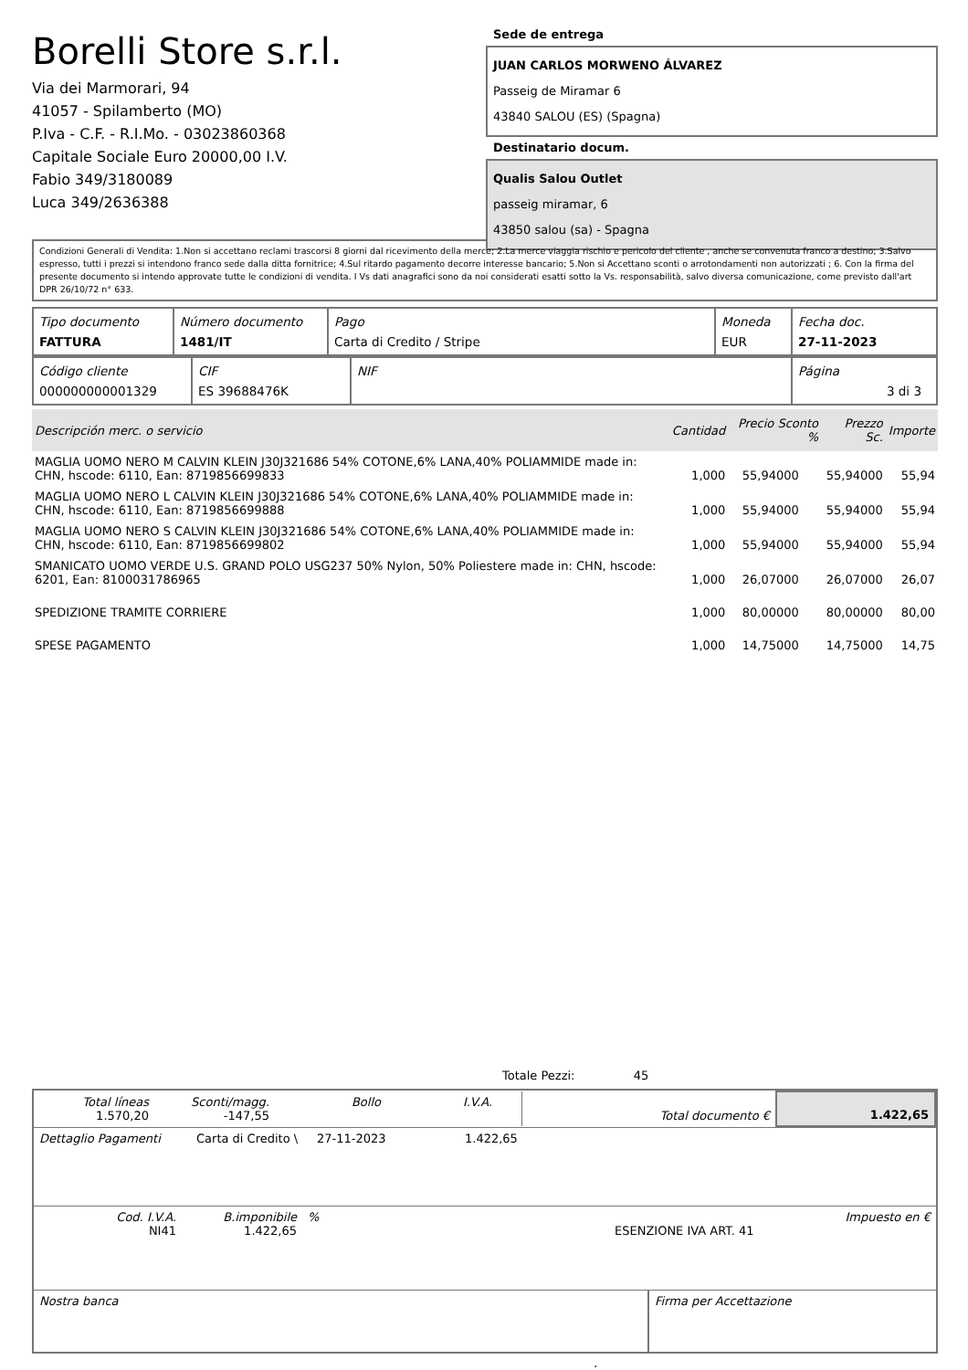Borelli Store s.r.l.
Via dei Marmorari, 94
41057 - Spilamberto (MO)
P.Iva - C.F. - R.I.Mo. - 03023860368
Capitale Sociale Euro 20000,00 I.V.
Fabio 349/3180089
Luca 349/2636388
Sede de entrega
JUAN CARLOS MORWENO ÁLVAREZ
Passeig de Miramar 6
43840 SALOU (ES) (Spagna)
Destinatario docum.
Qualis Salou Outlet
passeig miramar, 6
43850 salou (sa) - Spagna
Condizioni Generali di Vendita: 1.Non si accettano reclami trascorsi 8 giorni dal ricevimento della merce; 2.La merce viaggia rischio e pericolo del cliente , anche se convenuta franco a destino; 3.Salvo espresso, tutti i prezzi si intendono franco sede dalla ditta fornitrice; 4.Sul ritardo pagamento decorre interesse bancario; 5.Non si Accettano sconti o arrotondamenti non autorizzati ; 6. Con la firma del presente documento si intendo approvate tutte le condizioni di vendita. I Vs dati anagrafici sono da noi considerati esatti sotto la Vs. responsabilità, salvo diversa comunicazione, come previsto dall'art DPR 26/10/72 n° 633.
| Tipo documento FATTURA | Número documento 1481/IT | Pago Carta di Credito / Stripe | Moneda EUR | Fecha doc. 27-11-2023 |
| Código cliente 000000000001329 | CIF ES 39688476K | NIF | Página 3 di 3 |
| Descripción merc. o servicio | Cantidad | Precio Sconto % | Prezzo Sc. | Importe |
| --- | --- | --- | --- | --- |
| MAGLIA UOMO NERO M CALVIN KLEIN J30J321686 54% COTONE,6% LANA,40% POLIAMMIDE made in: CHN, hscode: 6110, Ean: 8719856699833 | 1,000 | 55,94000 | 55,94000 | 55,94 |
| MAGLIA UOMO NERO L CALVIN KLEIN J30J321686 54% COTONE,6% LANA,40% POLIAMMIDE made in: CHN, hscode: 6110, Ean: 8719856699888 | 1,000 | 55,94000 | 55,94000 | 55,94 |
| MAGLIA UOMO NERO S CALVIN KLEIN J30J321686 54% COTONE,6% LANA,40% POLIAMMIDE made in: CHN, hscode: 6110, Ean: 8719856699802 | 1,000 | 55,94000 | 55,94000 | 55,94 |
| SMANICATO UOMO VERDE U.S. GRAND POLO USG237 50% Nylon, 50% Poliestere made in: CHN, hscode: 6201, Ean: 8100031786965 | 1,000 | 26,07000 | 26,07000 | 26,07 |
| SPEDIZIONE TRAMITE CORRIERE | 1,000 | 80,00000 | 80,00000 | 80,00 |
| SPESE PAGAMENTO | 1,000 | 14,75000 | 14,75000 | 14,75 |
Totale Pezzi: 45
| Total líneas 1.570,20 | Sconti/magg. -147,55 | Bollo | I.V.A. | | Total documento € | 1.422,65 |
| Dettaglio Pagamenti | Carta di Credito \ | 27-11-2023 | 1.422,65 |
| Cod. I.V.A. NI41 | B.imponibile 1.422,65 | % | ESENZIONE IVA ART. 41 | Impuesto en € |
| Nostra banca | Firma per Accettazione |
: